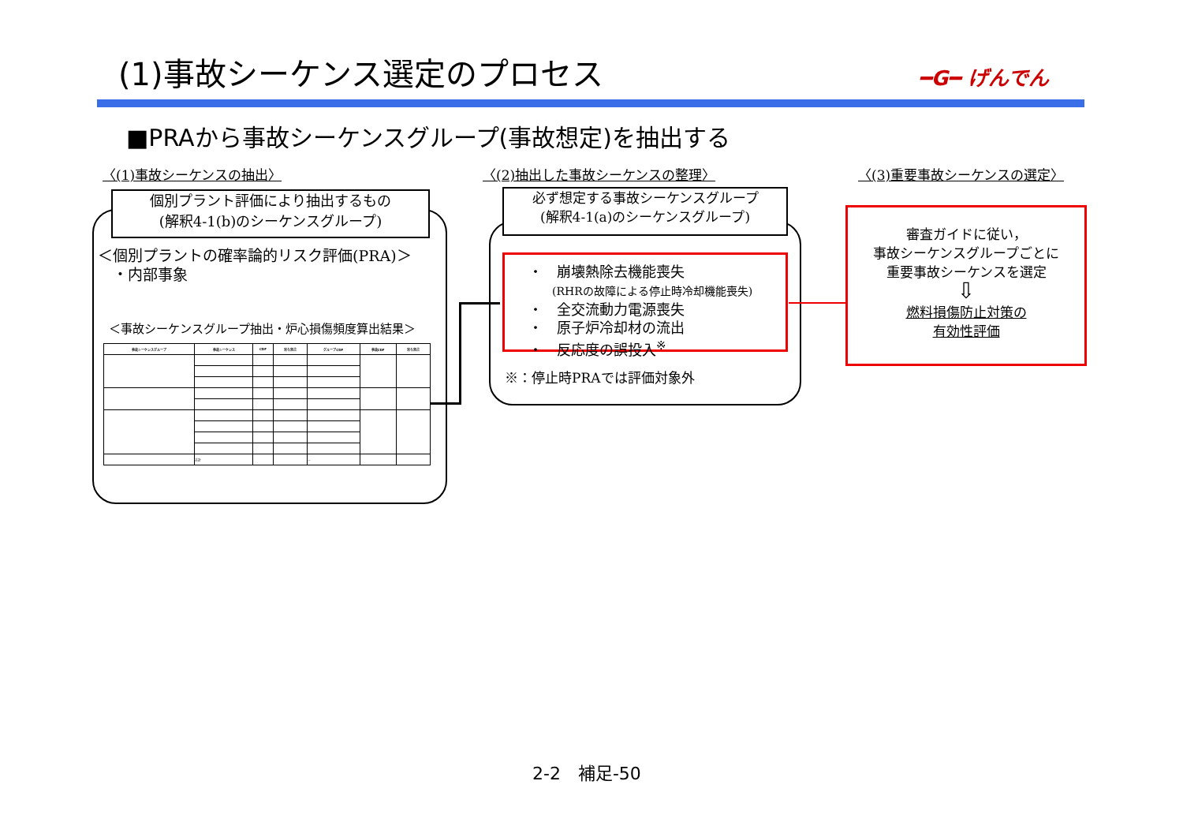(1)事故シーケンス選定のプロセス ━G━ げんでん
■PRAから事故シーケンスグループ(事故想定)を抽出する
〈(1)事故シーケンスの抽出〉 〈(2)抽出した事故シーケンスの整理〉 〈(3)重要事故シーケンスの選定〉
個別プラント評価により抽出するもの
(解釈4-1(b)のシーケンスグループ)
＜個別プラントの確率論的リスク評価(PRA)＞
　・内部事象
＜事故シーケンスグループ抽出・炉心損傷頻度算出結果＞
| 事故シーケンスグループ | 事故シーケンス | CDF | 寄与割合 | グループCDF | 事故CDF | 寄与割合 |
| --- | --- | --- | --- | --- | --- | --- |
| | 合計 | | | － | | |
必ず想定する事故シーケンスグループ
(解釈4-1(a)のシーケンスグループ)
・　崩壊熱除去機能喪失
(RHRの故障による停止時冷却機能喪失)
・　全交流動力電源喪失
・　原子炉冷却材の流出
・　反応度の誤投入<sup>※</sup>
※：停止時PRAでは評価対象外
審査ガイドに従い，
事故シーケンスグループごとに
重要事故シーケンスを選定
⇩
燃料損傷防止対策の
有効性評価
2-2　補足-50